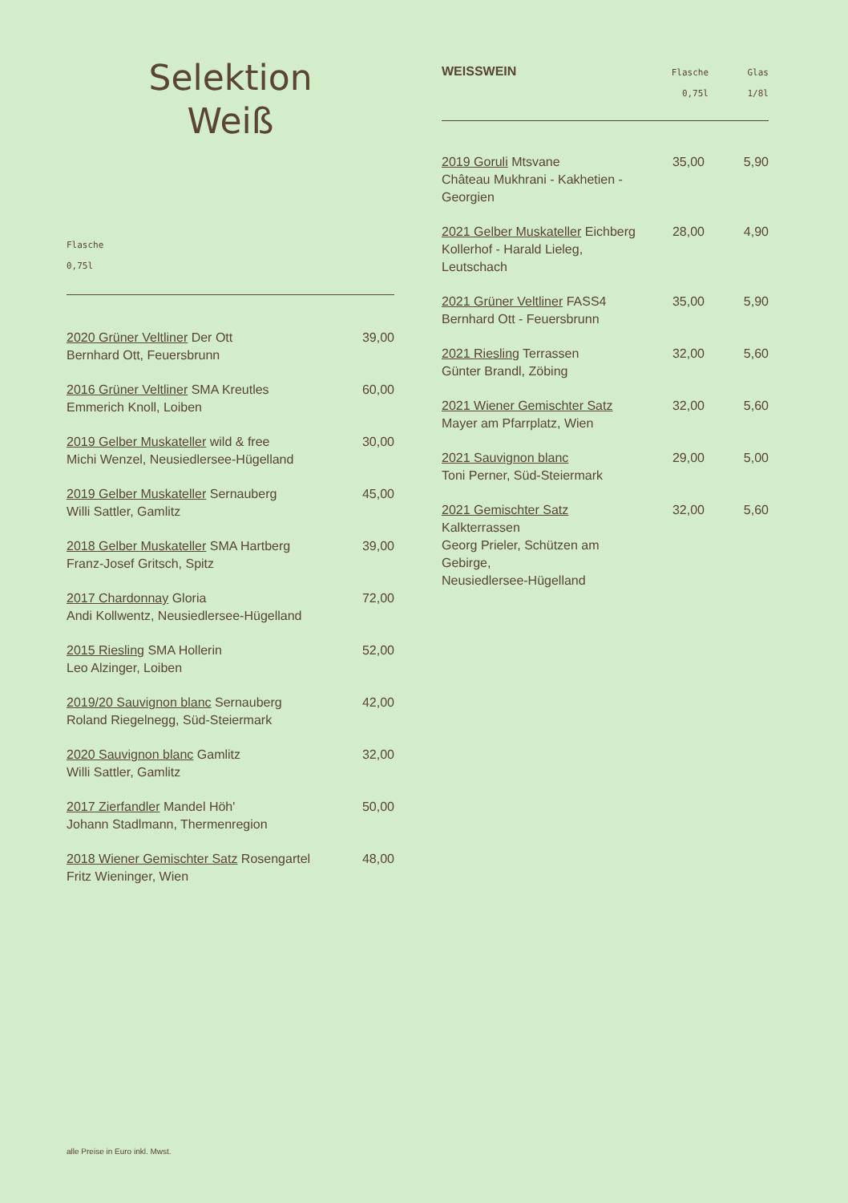Selektion
Weiß
Flasche
0,75l
| 2020 Grüner Veltliner Der Ott Bernhard Ott, Feuersbrunn | 39,00 |
| 2016 Grüner Veltliner SMA Kreutles Emmerich Knoll, Loiben | 60,00 |
| 2019 Gelber Muskateller wild & free Michi Wenzel, Neusiedlersee-Hügelland | 30,00 |
| 2019 Gelber Muskateller Sernauberg Willi Sattler, Gamlitz | 45,00 |
| 2018 Gelber Muskateller SMA Hartberg Franz-Josef Gritsch, Spitz | 39,00 |
| 2017 Chardonnay Gloria Andi Kollwentz, Neusiedlersee-Hügelland | 72,00 |
| 2015 Riesling SMA Hollerin Leo Alzinger, Loiben | 52,00 |
| 2019/20 Sauvignon blanc Sernauberg Roland Riegelnegg, Süd-Steiermark | 42,00 |
| 2020 Sauvignon blanc Gamlitz Willi Sattler, Gamlitz | 32,00 |
| 2017 Zierfandler Mandel Höh' Johann Stadlmann, Thermenregion | 50,00 |
| 2018 Wiener Gemischter Satz Rosengartel Fritz Wieninger, Wien | 48,00 |
| WEISSWEIN | Flasche 0,75l | Glas 1/8l |
| 2019 Goruli Mtsvane Château Mukhrani - Kakhetien - Georgien | 35,00 | 5,90 |
| 2021 Gelber Muskateller Eichberg Kollerhof - Harald Lieleg, Leutschach | 28,00 | 4,90 |
| 2021 Grüner Veltliner FASS4 Bernhard Ott - Feuersbrunn | 35,00 | 5,90 |
| 2021 Riesling Terrassen Günter Brandl, Zöbing | 32,00 | 5,60 |
| 2021 Wiener Gemischter Satz Mayer am Pfarrplatz, Wien | 32,00 | 5,60 |
| 2021 Sauvignon blanc Toni Perner, Süd-Steiermark | 29,00 | 5,00 |
| 2021 Gemischter Satz Kalkterrassen Georg Prieler, Schützen am Gebirge, Neusiedlersee-Hügelland | 32,00 | 5,60 |
alle Preise in Euro inkl. Mwst.